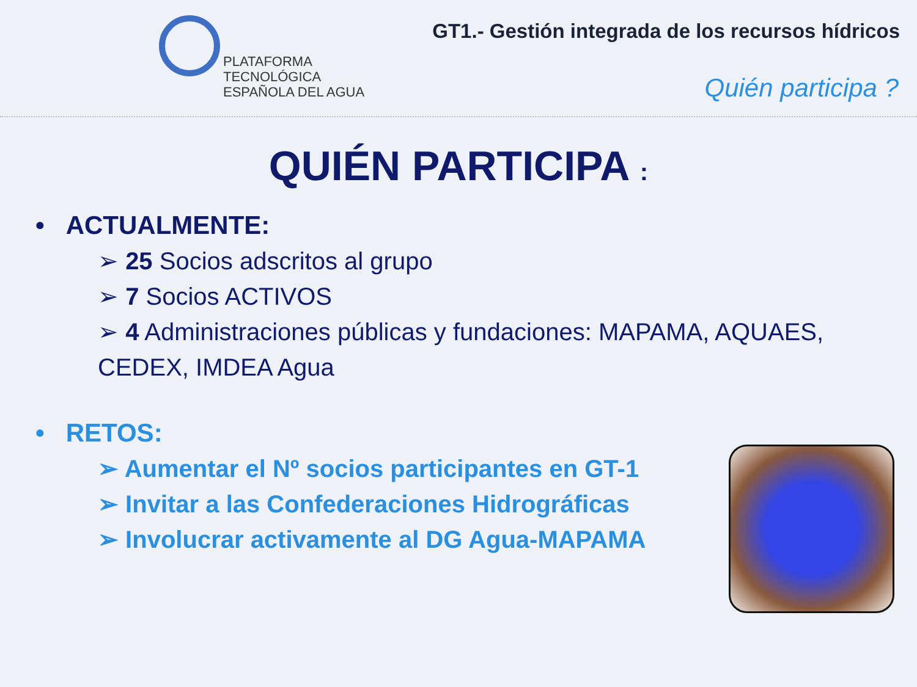PLATAFORMA
TECNOLÓGICA
ESPAÑOLA DEL AGUA
GT1.- Gestión integrada de los recursos hídricos
Quién participa ?
QUIÉN PARTICIPA :
• ACTUALMENTE:
➢ 25 Socios adscritos al grupo
➢ 7 Socios ACTIVOS
➢ 4 Administraciones públicas y fundaciones: MAPAMA, AQUAES, CEDEX, IMDEA Agua
• RETOS:
➢ Aumentar el Nº socios participantes en GT-1
➢ Invitar a las Confederaciones Hidrográficas
➢ Involucrar activamente al DG Agua-MAPAMA